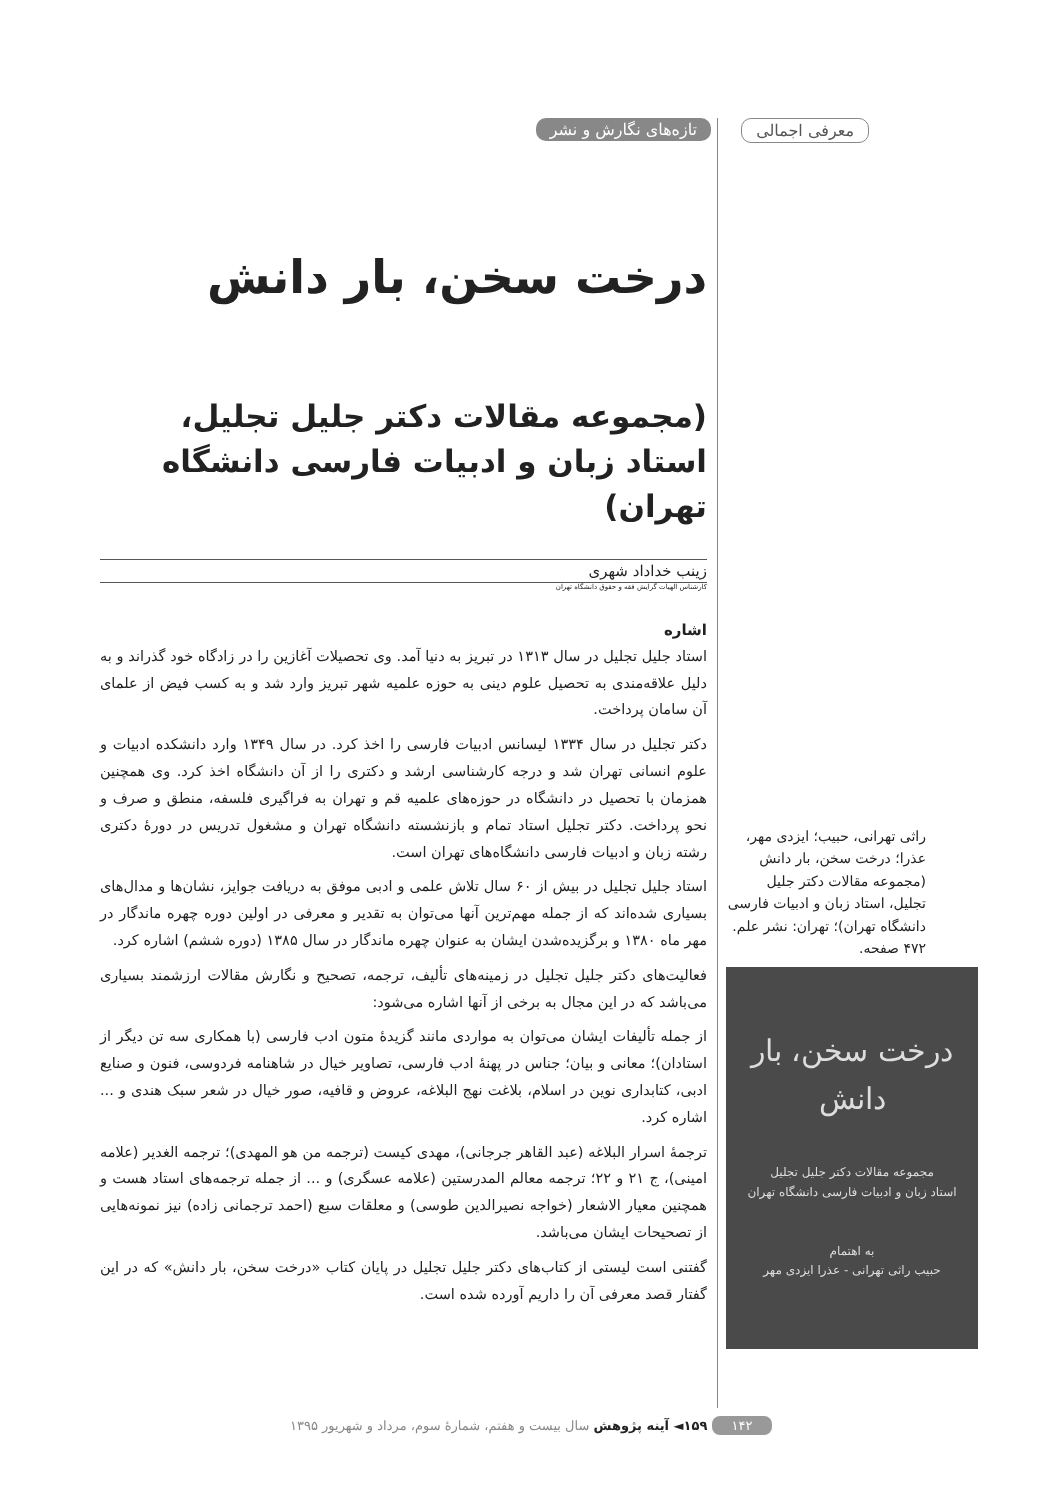معرفی اجمالی تازه‌های نگارش و نشر
درخت سخن، بار دانش
(مجموعه مقالات دکتر جلیل تجلیل، استاد زبان و ادبیات فارسی دانشگاه تهران)
زینب خداداد شهری
کارشناس الهیات گرایش فقه و حقوق دانشگاه تهران
اشاره
استاد جلیل تجلیل در سال ۱۳۱۳ در تبریز به دنیا آمد. وی تحصیلات آغازین را در زادگاه خود گذراند و به دلیل علاقه‌مندی به تحصیل علوم دینی به حوزه علمیه شهر تبریز وارد شد و به کسب فیض از علمای آن سامان پرداخت.
دکتر تجلیل در سال ۱۳۳۴ لیسانس ادبیات فارسی را اخذ کرد. در سال ۱۳۴۹ وارد دانشکده ادبیات و علوم انسانی تهران شد و درجه کارشناسی ارشد و دکتری را از آن دانشگاه اخذ کرد. وی همچنین همزمان با تحصیل در دانشگاه در حوزه‌های علمیه قم و تهران به فراگیری فلسفه، منطق و صرف و نحو پرداخت. دکتر تجلیل استاد تمام و بازنشسته دانشگاه تهران و مشغول تدریس در دورهٔ دکتری رشته زبان و ادبیات فارسی دانشگاه‌های تهران است.
استاد جلیل تجلیل در بیش از ۶۰ سال تلاش علمی و ادبی موفق به دریافت جوایز، نشان‌ها و مدال‌های بسیاری شده‌اند که از جمله مهم‌ترین آنها می‌توان به تقدیر و معرفی در اولین دوره چهره ماندگار در مهر ماه ۱۳۸۰ و برگزیده‌شدن ایشان به عنوان چهره ماندگار در سال ۱۳۸۵ (دوره ششم) اشاره کرد.
فعالیت‌های دکتر جلیل تجلیل در زمینه‌های تألیف، ترجمه، تصحیح و نگارش مقالات ارزشمند بسیاری می‌باشد که در این مجال به برخی از آنها اشاره می‌شود:
از جمله تألیفات ایشان می‌توان به مواردی مانند گزیدهٔ متون ادب فارسی (با همکاری سه تن دیگر از استادان)؛ معانی و بیان؛ جناس در پهنهٔ ادب فارسی، تصاویر خیال در شاهنامه فردوسی، فنون و صنایع ادبی، کتابداری نوین در اسلام، بلاغت نهج البلاغه، عروض و قافیه، صور خیال در شعر سبک هندی و ... اشاره کرد.
ترجمهٔ اسرار البلاغه (عبد القاهر جرجانی)، مهدی کیست (ترجمه من هو المهدی)؛ ترجمه الغدیر (علامه امینی)، ج ۲۱ و ۲۲؛ ترجمه معالم المدرستین (علامه عسگری) و ... از جمله ترجمه‌های استاد هست و همچنین معیار الاشعار (خواجه نصیرالدین طوسی) و معلقات سبع (احمد ترجمانی زاده) نیز نمونه‌هایی از تصحیحات ایشان می‌باشد.
گفتنی است لیستی از کتاب‌های دکتر جلیل تجلیل در پایان کتاب «درخت سخن، بار دانش» که در این گفتار قصد معرفی آن را داریم آورده شده است.
راثی تهرانی، حبیب؛ ایزدی مهر، عذرا؛ درخت سخن، بار دانش (مجموعه مقالات دکتر جلیل تجلیل، استاد زبان و ادبیات فارسی دانشگاه تهران)؛ تهران: نشر علم. ۴۷۲ صفحه.
درخت سخن، بار دانش
مجموعه مقالات دکتر جلیل تجلیل
استاد زبان و ادبیات فارسی دانشگاه تهران
به اهتمام
حبیب راثی تهرانی - عذرا ایزدی مهر
۱۴۲ ۱۵۹◄ آینه پژوهش سال بیست و هفتم، شمارهٔ سوم، مرداد و شهریور ۱۳۹۵